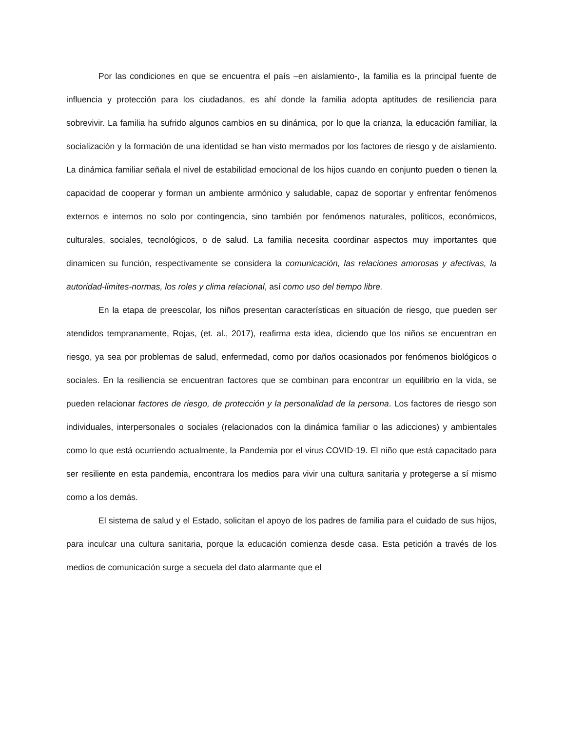Por las condiciones en que se encuentra el país –en aislamiento-, la familia es la principal fuente de influencia y protección para los ciudadanos, es ahí donde la familia adopta aptitudes de resiliencia para sobrevivir. La familia ha sufrido algunos cambios en su dinámica, por lo que la crianza, la educación familiar, la socialización y la formación de una identidad se han visto mermados por los factores de riesgo y de aislamiento. La dinámica familiar señala el nivel de estabilidad emocional de los hijos cuando en conjunto pueden o tienen la capacidad de cooperar y forman un ambiente armónico y saludable, capaz de soportar y enfrentar fenómenos externos e internos no solo por contingencia, sino también por fenómenos naturales, políticos, económicos, culturales, sociales, tecnológicos, o de salud. La familia necesita coordinar aspectos muy importantes que dinamicen su función, respectivamente se considera la comunicación, las relaciones amorosas y afectivas, la autoridad-limites-normas, los roles y clima relacional, así como uso del tiempo libre.
En la etapa de preescolar, los niños presentan características en situación de riesgo, que pueden ser atendidos tempranamente, Rojas, (et. al., 2017), reafirma esta idea, diciendo que los niños se encuentran en riesgo, ya sea por problemas de salud, enfermedad, como por daños ocasionados por fenómenos biológicos o sociales. En la resiliencia se encuentran factores que se combinan para encontrar un equilibrio en la vida, se pueden relacionar factores de riesgo, de protección y la personalidad de la persona. Los factores de riesgo son individuales, interpersonales o sociales (relacionados con la dinámica familiar o las adicciones) y ambientales como lo que está ocurriendo actualmente, la Pandemia por el virus COVID-19. El niño que está capacitado para ser resiliente en esta pandemia, encontrara los medios para vivir una cultura sanitaria y protegerse a sí mismo como a los demás.
El sistema de salud y el Estado, solicitan el apoyo de los padres de familia para el cuidado de sus hijos, para inculcar una cultura sanitaria, porque la educación comienza desde casa. Esta petición a través de los medios de comunicación surge a secuela del dato alarmante que el